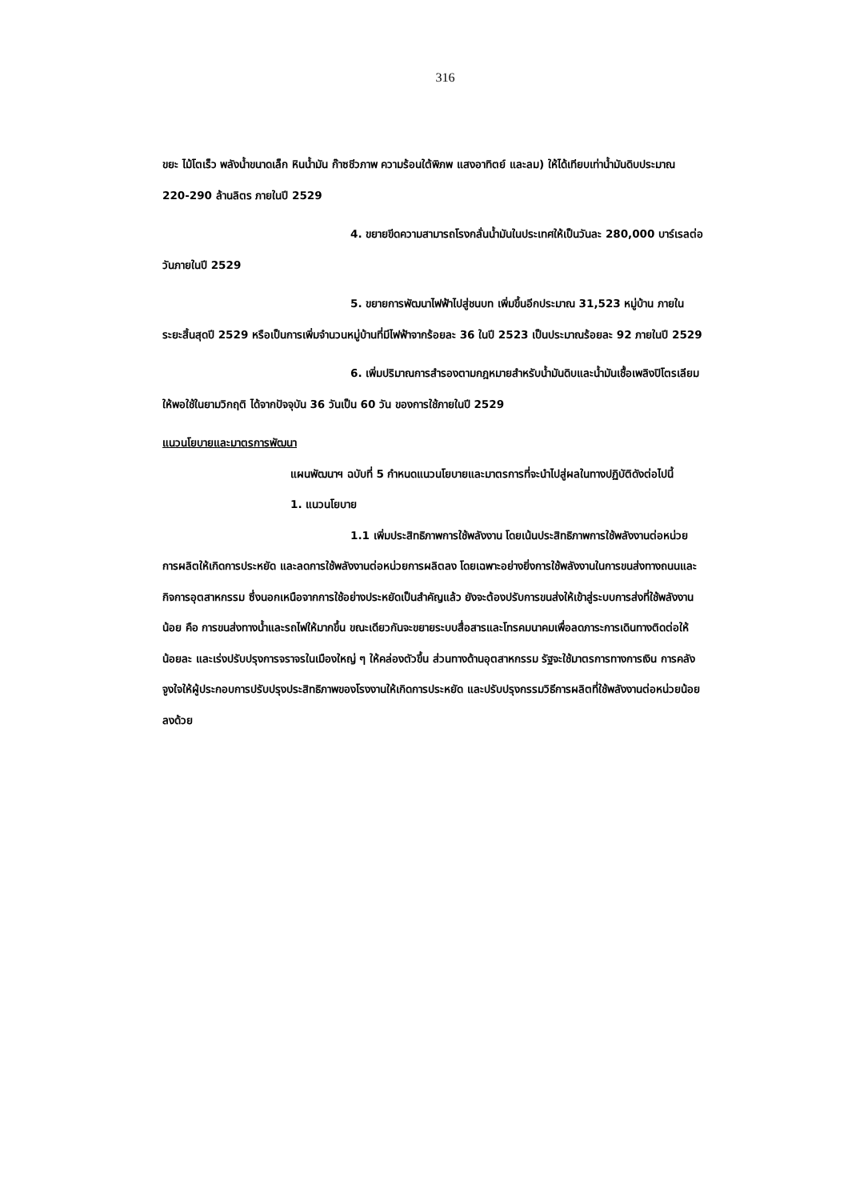316
ขยะ ไม้โตเร็ว พลังน้ำขนาดเล็ก หินน้ำมัน ก๊าซชีวภาพ ความร้อนใต้พิภพ แสงอาทิตย์ และลม) ให้ได้เทียบเท่าน้ำมันดิบประมาณ 220-290 ล้านลิตร ภายในปี 2529
4. ขยายขีดความสามารถโรงกลั่นน้ำมันในประเทศให้เป็นวันละ 280,000 บาร์เรลต่อวันภายในปี 2529
5. ขยายการพัฒนาไฟฟ้าไปสู่ชนบท เพิ่มขึ้นอีกประมาณ 31,523 หมู่บ้าน ภายในระยะสิ้นสุดปี 2529 หรือเป็นการเพิ่มจำนวนหมู่บ้านที่มีไฟฟ้าจากร้อยละ 36 ในปี 2523 เป็นประมาณร้อยละ 92 ภายในปี 2529
6. เพิ่มปริมาณการสำรองตามกฎหมายสำหรับน้ำมันดิบและน้ำมันเชื้อเพลิงปิโตรเลียมให้พอใช้ในยามวิกฤติ ได้จากปัจจุบัน 36 วันเป็น 60 วัน ของการใช้ภายในปี 2529
แนวนโยบายและมาตรการพัฒนา
แผนพัฒนาฯ ฉบับที่ 5 กำหนดแนวนโยบายและมาตรการที่จะนำไปสู่ผลในทางปฏิบัติดังต่อไปนี้
1. แนวนโยบาย
1.1 เพิ่มประสิทธิภาพการใช้พลังงาน โดยเน้นประสิทธิภาพการใช้พลังงานต่อหน่วยการผลิตให้เกิดการประหยัด และลดการใช้พลังงานต่อหน่วยการผลิตลง โดยเฉพาะอย่างยิ่งการใช้พลังงานในการขนส่งทางถนนและกิจการอุตสาหกรรม ซึ่งนอกเหนือจากการใช้อย่างประหยัดเป็นสำคัญแล้ว ยังจะต้องปรับการขนส่งให้เข้าสู่ระบบการส่งที่ใช้พลังงานน้อย คือ การขนส่งทางน้ำและรถไฟให้มากขึ้น ขณะเดียวกันจะขยายระบบสื่อสารและโทรคมนาคมเพื่อลดภาระการเดินทางติดต่อให้น้อยละ และเร่งปรับปรุงการจราจรในเมืองใหญ่ ๆ ให้คล่องตัวขึ้น ส่วนทางด้านอุตสาหกรรม รัฐจะใช้มาตรการทางการเงิน การคลัง จูงใจให้ผู้ประกอบการปรับปรุงประสิทธิภาพของโรงงานให้เกิดการประหยัด และปรับปรุงกรรมวิธีการผลิตที่ใช้พลังงานต่อหน่วยน้อยลงด้วย